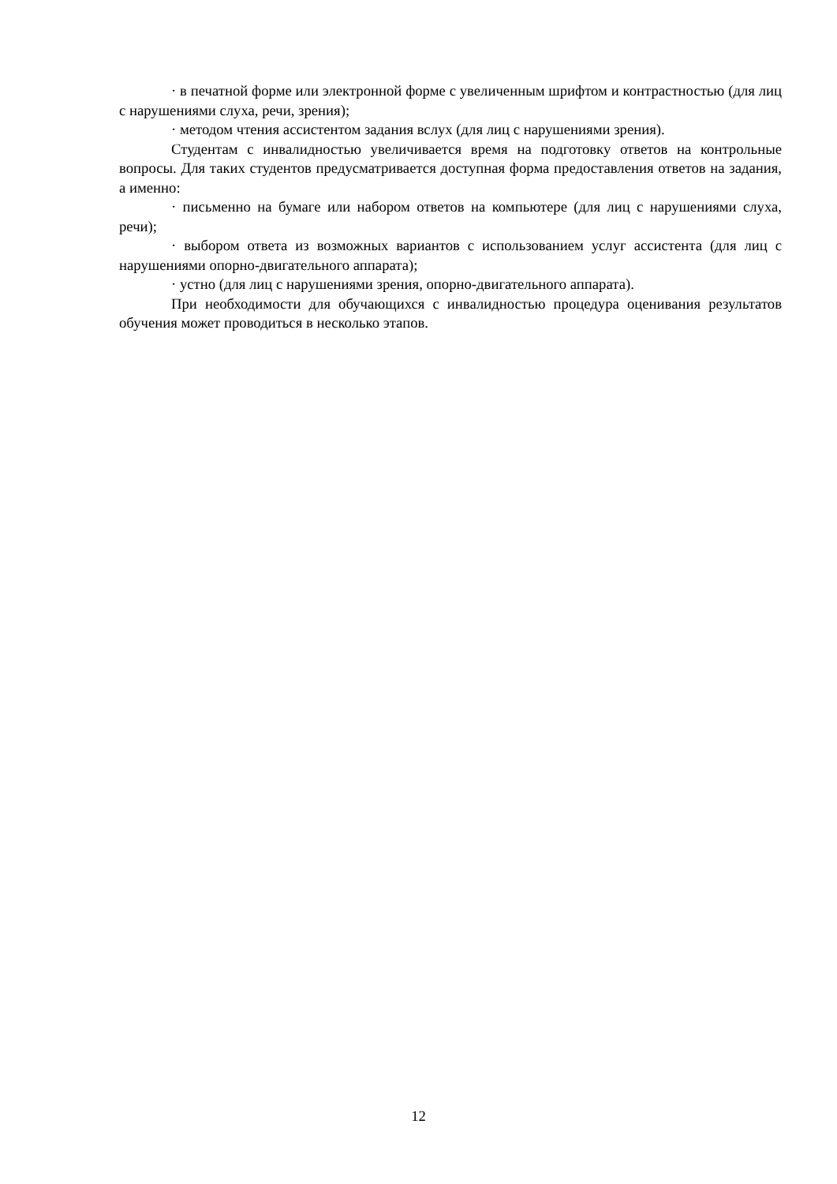· в печатной форме или электронной форме с увеличенным шрифтом и контрастностью (для лиц с нарушениями слуха, речи, зрения);
· методом чтения ассистентом задания вслух (для лиц с нарушениями зрения).
Студентам с инвалидностью увеличивается время на подготовку ответов на контрольные вопросы. Для таких студентов предусматривается доступная форма предоставления ответов на задания, а именно:
· письменно на бумаге или набором ответов на компьютере (для лиц с нарушениями слуха, речи);
· выбором ответа из возможных вариантов с использованием услуг ассистента (для лиц с нарушениями опорно-двигательного аппарата);
· устно (для лиц с нарушениями зрения, опорно-двигательного аппарата).
При необходимости для обучающихся с инвалидностью процедура оценивания результатов обучения может проводиться в несколько этапов.
12